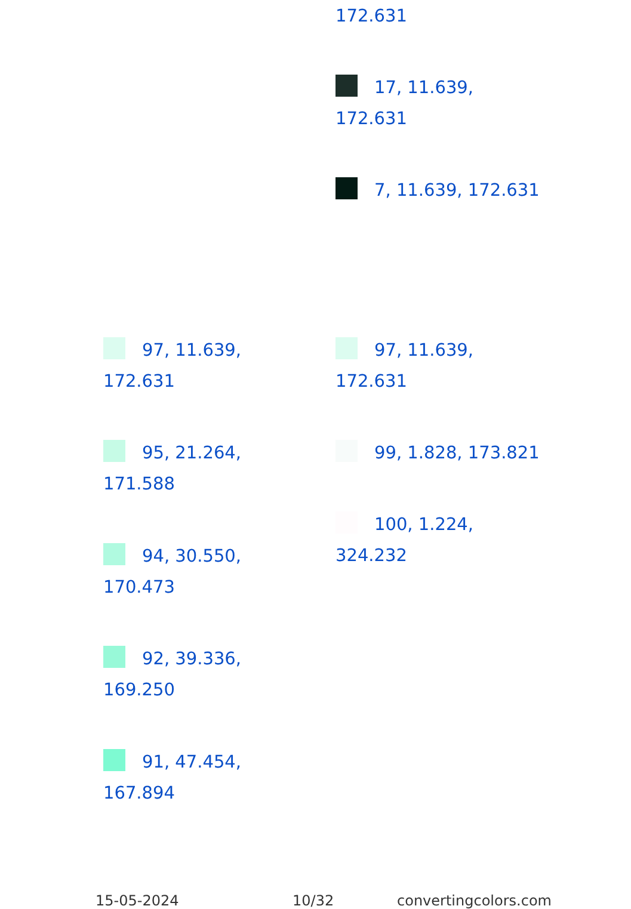172.631
17, 11.639, 172.631
7, 11.639, 172.631
97, 11.639, 172.631
97, 11.639, 172.631
95, 21.264, 171.588
99, 1.828, 173.821
100, 1.224, 324.232
94, 30.550, 170.473
92, 39.336, 169.250
91, 47.454, 167.894
15-05-2024 10/32 convertingcolors.com